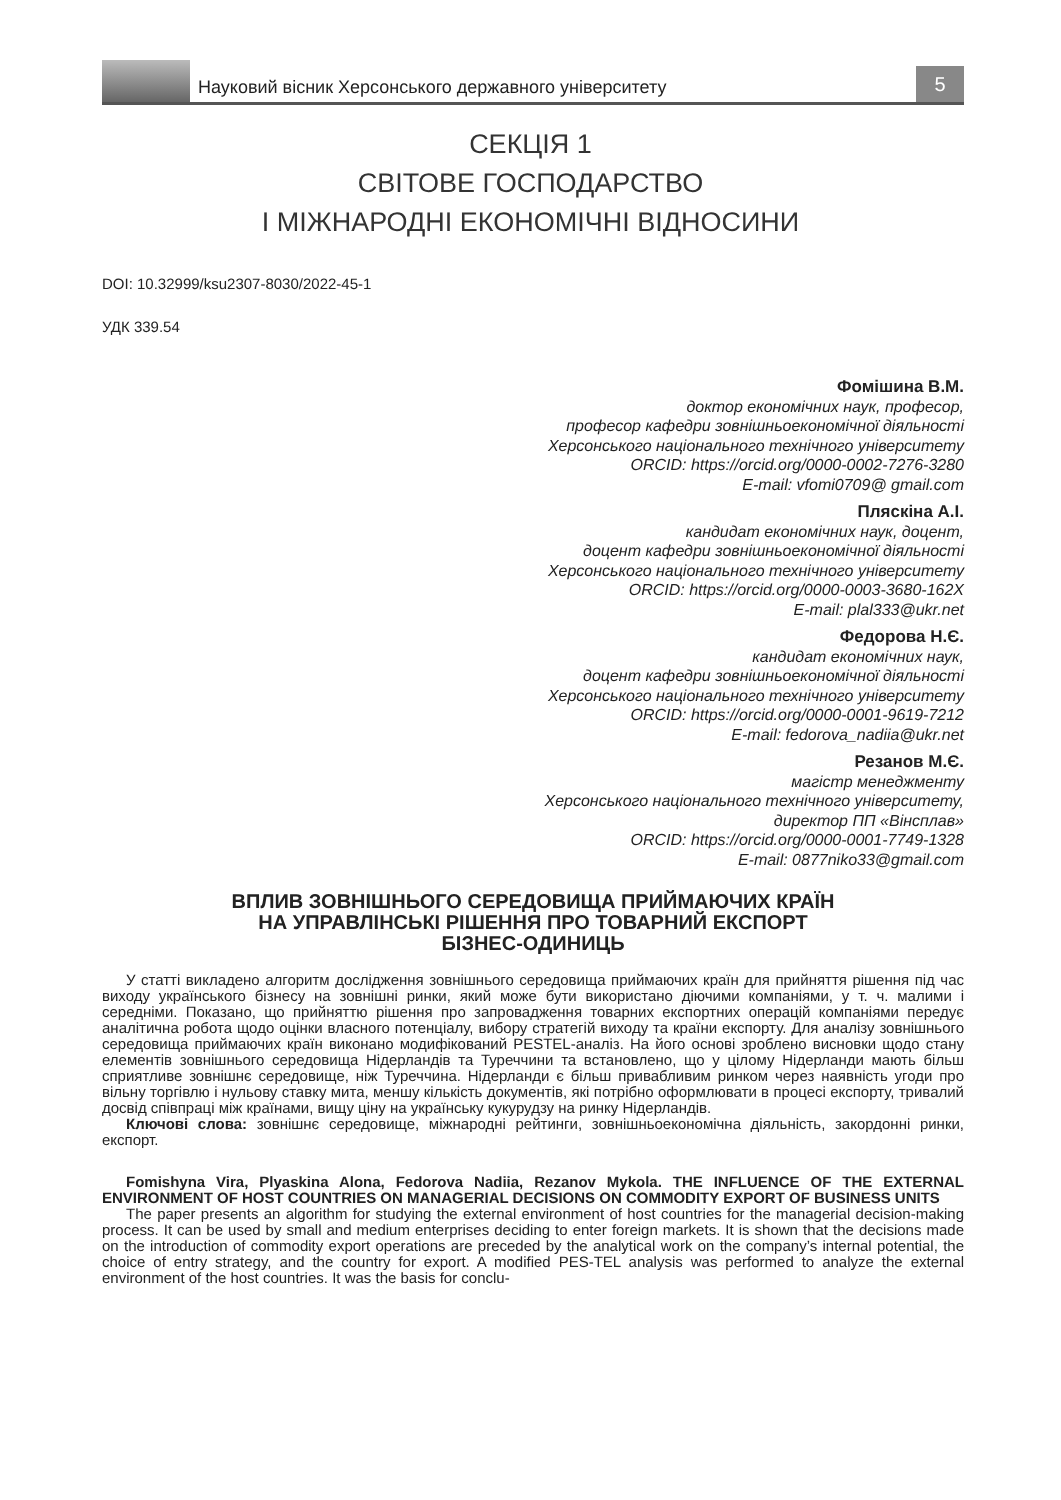Науковий вісник Херсонського державного університету
5
СЕКЦІЯ 1
СВІТОВЕ ГОСПОДАРСТВО
І МІЖНАРОДНІ ЕКОНОМІЧНІ ВІДНОСИНИ
DOI: 10.32999/ksu2307-8030/2022-45-1
УДК 339.54
Фомішина В.М.
доктор економічних наук, професор,
професор кафедри зовнішньоекономічної діяльності
Херсонського національного технічного університету
ORCID: https://orcid.org/0000-0002-7276-3280
E-mail: vfomi0709@ gmail.com
Пляскіна А.І.
кандидат економічних наук, доцент,
доцент кафедри зовнішньоекономічної діяльності
Херсонського національного технічного університету
ORCID: https://orcid.org/0000-0003-3680-162X
E-mail: plal333@ukr.net
Федорова Н.Є.
кандидат економічних наук,
доцент кафедри зовнішньоекономічної діяльності
Херсонського національного технічного університету
ORCID: https://orcid.org/0000-0001-9619-7212
E-mail: fedorova_nadiia@ukr.net
Резанов М.Є.
магістр менеджменту
Херсонського національного технічного університету,
директор ПП «Вінсплав»
ORCID: https://orcid.org/0000-0001-7749-1328
E-mail: 0877niko33@gmail.com
ВПЛИВ ЗОВНІШНЬОГО СЕРЕДОВИЩА ПРИЙМАЮЧИХ КРАЇН
НА УПРАВЛІНСЬКІ РІШЕННЯ ПРО ТОВАРНИЙ ЕКСПОРТ
БІЗНЕС-ОДИНИЦЬ
У статті викладено алгоритм дослідження зовнішнього середовища приймаючих країн для прийняття рішення під час виходу українського бізнесу на зовнішні ринки, який може бути використано діючими компаніями, у т. ч. малими і середніми. Показано, що прийняттю рішення про запровадження товарних експортних операцій компаніями передує аналітична робота щодо оцінки власного потенціалу, вибору стратегій виходу та країни експорту. Для аналізу зовнішнього середовища приймаючих країн виконано модифікований PESTEL-аналіз. На його основі зроблено висновки щодо стану елементів зовнішнього середовища Нідерландів та Туреччини та встановлено, що у цілому Нідерланди мають більш сприятливе зовнішнє середовище, ніж Туреччина. Нідерланди є більш привабливим ринком через наявність угоди про вільну торгівлю і нульову ставку мита, меншу кількість документів, які потрібно оформлювати в процесі експорту, тривалий досвід співпраці між країнами, вищу ціну на українську кукурудзу на ринку Нідерландів.
Ключові слова: зовнішнє середовище, міжнародні рейтинги, зовнішньоекономічна діяльність, закордонні ринки, експорт.
Fomishyna Vira, Plyaskina Alona, Fedorova Nadiia, Rezanov Mykola. THE INFLUENCE OF THE EXTERNAL ENVIRONMENT OF HOST COUNTRIES ON MANAGERIAL DECISIONS ON COMMODITY EXPORT OF BUSINESS UNITS
The paper presents an algorithm for studying the external environment of host countries for the managerial decision-making process. It can be used by small and medium enterprises deciding to enter foreign markets. It is shown that the decisions made on the introduction of commodity export operations are preceded by the analytical work on the company’s internal potential, the choice of entry strategy, and the country for export. A modified PES-TEL analysis was performed to analyze the external environment of the host countries. It was the basis for conclu-